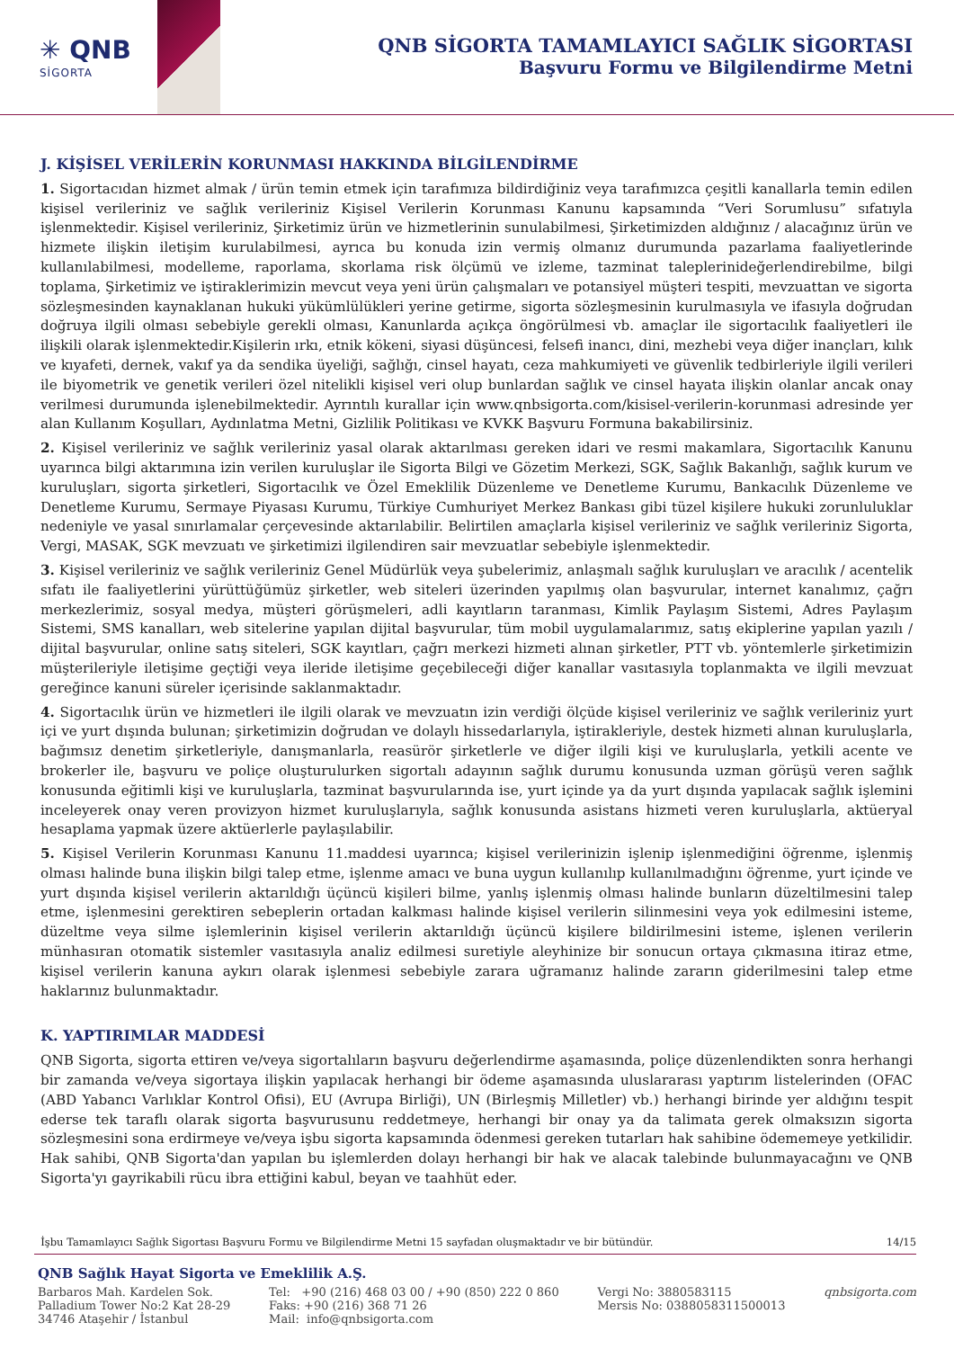✳ QNB
SİGORTA
QNB SİGORTA TAMAMLAYICI SAĞLIK SİGORTASI
Başvuru Formu ve Bilgilendirme Metni
J. KİŞİSEL VERİLERİN KORUNMASI HAKKINDA BİLGİLENDİRME
1. Sigortacıdan hizmet almak / ürün temin etmek için tarafımıza bildirdiğiniz veya tarafımızca çeşitli kanallarla temin edilen kişisel verileriniz ve sağlık verileriniz Kişisel Verilerin Korunması Kanunu kapsamında “Veri Sorumlusu” sıfatıyla işlenmektedir. Kişisel verileriniz, Şirketimiz ürün ve hizmetlerinin sunulabilmesi, Şirketimizden aldığınız / alacağınız ürün ve hizmete ilişkin iletişim kurulabilmesi, ayrıca bu konuda izin vermiş olmanız durumunda pazarlama faaliyetlerinde kullanılabilmesi, modelleme, raporlama, skorlama risk ölçümü ve izleme, tazminat taleplerinideğerlendirebilme, bilgi toplama, Şirketimiz ve iştiraklerimizin mevcut veya yeni ürün çalışmaları ve potansiyel müşteri tespiti, mevzuattan ve sigorta sözleşmesinden kaynaklanan hukuki yükümlülükleri yerine getirme, sigorta sözleşmesinin kurulmasıyla ve ifasıyla doğrudan doğruya ilgili olması sebebiyle gerekli olması, Kanunlarda açıkça öngörülmesi vb. amaçlar ile sigortacılık faaliyetleri ile ilişkili olarak işlenmektedir.Kişilerin ırkı, etnik kökeni, siyasi düşüncesi, felsefi inancı, dini, mezhebi veya diğer inançları, kılık ve kıyafeti, dernek, vakıf ya da sendika üyeliği, sağlığı, cinsel hayatı, ceza mahkumiyeti ve güvenlik tedbirleriyle ilgili verileri ile biyometrik ve genetik verileri özel nitelikli kişisel veri olup bunlardan sağlık ve cinsel hayata ilişkin olanlar ancak onay verilmesi durumunda işlenebilmektedir. Ayrıntılı kurallar için www.qnbsigorta.com/kisisel-verilerin-korunmasi adresinde yer alan Kullanım Koşulları, Aydınlatma Metni, Gizlilik Politikası ve KVKK Başvuru Formuna bakabilirsiniz.
2. Kişisel verileriniz ve sağlık verileriniz yasal olarak aktarılması gereken idari ve resmi makamlara, Sigortacılık Kanunu uyarınca bilgi aktarımına izin verilen kuruluşlar ile Sigorta Bilgi ve Gözetim Merkezi, SGK, Sağlık Bakanlığı, sağlık kurum ve kuruluşları, sigorta şirketleri, Sigortacılık ve Özel Emeklilik Düzenleme ve Denetleme Kurumu, Bankacılık Düzenleme ve Denetleme Kurumu, Sermaye Piyasası Kurumu, Türkiye Cumhuriyet Merkez Bankası gibi tüzel kişilere hukuki zorunluluklar nedeniyle ve yasal sınırlamalar çerçevesinde aktarılabilir. Belirtilen amaçlarla kişisel verileriniz ve sağlık verileriniz Sigorta, Vergi, MASAK, SGK mevzuatı ve şirketimizi ilgilendiren sair mevzuatlar sebebiyle işlenmektedir.
3. Kişisel verileriniz ve sağlık verileriniz Genel Müdürlük veya şubelerimiz, anlaşmalı sağlık kuruluşları ve aracılık / acentelik sıfatı ile faaliyetlerini yürüttüğümüz şirketler, web siteleri üzerinden yapılmış olan başvurular, internet kanalımız, çağrı merkezlerimiz, sosyal medya, müşteri görüşmeleri, adli kayıtların taranması, Kimlik Paylaşım Sistemi, Adres Paylaşım Sistemi, SMS kanalları, web sitelerine yapılan dijital başvurular, tüm mobil uygulamalarımız, satış ekiplerine yapılan yazılı / dijital başvurular, online satış siteleri, SGK kayıtları, çağrı merkezi hizmeti alınan şirketler, PTT vb. yöntemlerle şirketimizin müşterileriyle iletişime geçtiği veya ileride iletişime geçebileceği diğer kanallar vasıtasıyla toplanmakta ve ilgili mevzuat gereğince kanuni süreler içerisinde saklanmaktadır.
4. Sigortacılık ürün ve hizmetleri ile ilgili olarak ve mevzuatın izin verdiği ölçüde kişisel verileriniz ve sağlık verileriniz yurt içi ve yurt dışında bulunan; şirketimizin doğrudan ve dolaylı hissedarlarıyla, iştirakleriyle, destek hizmeti alınan kuruluşlarla, bağımsız denetim şirketleriyle, danışmanlarla, reasürör şirketlerle ve diğer ilgili kişi ve kuruluşlarla, yetkili acente ve brokerler ile, başvuru ve poliçe oluşturulurken sigortalı adayının sağlık durumu konusunda uzman görüşü veren sağlık konusunda eğitimli kişi ve kuruluşlarla, tazminat başvurularında ise, yurt içinde ya da yurt dışında yapılacak sağlık işlemini inceleyerek onay veren provizyon hizmet kuruluşlarıyla, sağlık konusunda asistans hizmeti veren kuruluşlarla, aktüeryal hesaplama yapmak üzere aktüerlerle paylaşılabilir.
5. Kişisel Verilerin Korunması Kanunu 11.maddesi uyarınca; kişisel verilerinizin işlenip işlenmediğini öğrenme, işlenmiş olması halinde buna ilişkin bilgi talep etme, işlenme amacı ve buna uygun kullanılıp kullanılmadığını öğrenme, yurt içinde ve yurt dışında kişisel verilerin aktarıldığı üçüncü kişileri bilme, yanlış işlenmiş olması halinde bunların düzeltilmesini talep etme, işlenmesini gerektiren sebeplerin ortadan kalkması halinde kişisel verilerin silinmesini veya yok edilmesini isteme, düzeltme veya silme işlemlerinin kişisel verilerin aktarıldığı üçüncü kişilere bildirilmesini isteme, işlenen verilerin münhasıran otomatik sistemler vasıtasıyla analiz edilmesi suretiyle aleyhinize bir sonucun ortaya çıkmasına itiraz etme, kişisel verilerin kanuna aykırı olarak işlenmesi sebebiyle zarara uğramanız halinde zararın giderilmesini talep etme haklarınız bulunmaktadır.
K. YAPTIRIMLAR MADDESİ
QNB Sigorta, sigorta ettiren ve/veya sigortalıların başvuru değerlendirme aşamasında, poliçe düzenlendikten sonra herhangi bir zamanda ve/veya sigortaya ilişkin yapılacak herhangi bir ödeme aşamasında uluslararası yaptırım listelerinden (OFAC (ABD Yabancı Varlıklar Kontrol Ofisi), EU (Avrupa Birliği), UN (Birleşmiş Milletler) vb.) herhangi birinde yer aldığını tespit ederse tek taraflı olarak sigorta başvurusunu reddetmeye, herhangi bir onay ya da talimata gerek olmaksızın sigorta sözleşmesini sona erdirmeye ve/veya işbu sigorta kapsamında ödenmesi gereken tutarları hak sahibine ödememeye yetkilidir. Hak sahibi, QNB Sigorta'dan yapılan bu işlemlerden dolayı herhangi bir hak ve alacak talebinde bulunmayacağını ve QNB Sigorta'yı gayrikabili rücu ibra ettiğini kabul, beyan ve taahhüt eder.
İşbu Tamamlayıcı Sağlık Sigortası Başvuru Formu ve Bilgilendirme Metni 15 sayfadan oluşmaktadır ve bir bütündür. 14/15
QNB Sağlık Hayat Sigorta ve Emeklilik A.Ş.
Barbaros Mah. Kardelen Sok.
Palladium Tower No:2 Kat 28-29
34746 Ataşehir / İstanbul
Tel: +90 (216) 468 03 00 / +90 (850) 222 0 860
Faks: +90 (216) 368 71 26
Mail: info@qnbsigorta.com
Vergi No: 3880583115
Mersis No: 0388058311500013
qnbsigorta.com